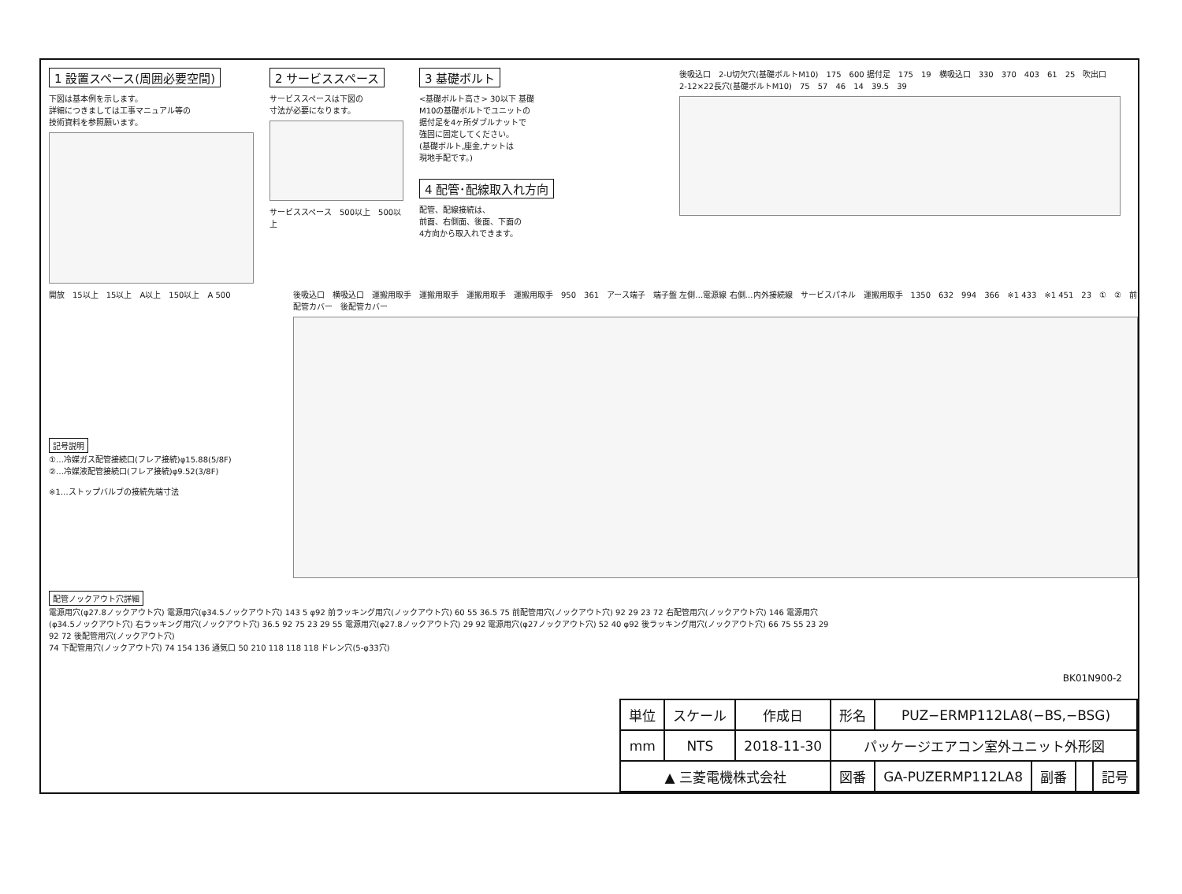1 設置スペース(周囲必要空間)
下図は基本例を示します。
詳細につきましては工事マニュアル等の
技術資料を参照願います。
開放 15以上 15以上 A以上 150以上 A 500
2 サービススペース
サービススペースは下図の
寸法が必要になります。
サービススペース 500以上 500以上
3 基礎ボルト
<基礎ボルト高さ> 30以下 基礎
M10の基礎ボルトでユニットの
据付足を4ヶ所ダブルナットで
強固に固定してください。
(基礎ボルト,座金,ナットは
現地手配です。)
4 配管･配線取入れ方向
配管、配線接続は、
前面、右側面、後面、下面の
4方向から取入れできます。
後吸込口 2-U切欠穴(基礎ボルトM10) 175 600 据付足 175 19 横吸込口 330 370 403 61 25 吹出口 2-12×22長穴(基礎ボルトM10) 75 57 46 14 39.5 39
記号説明
①…冷媒ガス配管接続口(フレア接続)φ15.88(5/8F)
②…冷媒液配管接続口(フレア接続)φ9.52(3/8F)
※1…ストップバルブの接続先端寸法
後吸込口 横吸込口 運搬用取手 運搬用取手 運搬用取手 運搬用取手 950 361 アース端子 端子盤 左側…電源線 右側…内外接続線 サービスパネル 運搬用取手 1350 632 994 366 ※1 433 ※1 451 23 ① ② 前配管カバー 後配管カバー
配管ノックアウト穴詳細
電源用穴(φ27.8ノックアウト穴) 電源用穴(φ34.5ノックアウト穴) 143 5 φ92 前ラッキング用穴(ノックアウト穴) 60 55 36.5 75 前配管用穴(ノックアウト穴) 92 29 23 72 右配管用穴(ノックアウト穴) 146 電源用穴(φ34.5ノックアウト穴) 右ラッキング用穴(ノックアウト穴) 36.5 92 75 23 29 55 電源用穴(φ27.8ノックアウト穴) 29 92 電源用穴(φ27ノックアウト穴) 52 40 φ92 後ラッキング用穴(ノックアウト穴) 66 75 55 23 29 92 72 後配管用穴(ノックアウト穴)
74 下配管用穴(ノックアウト穴) 74 154 136 通気口 50 210 118 118 118 ドレン穴(5-φ33穴)
BK01N900-2
| 単位 | スケール | 作成日 | 形名 | PUZ−ERMP112LA8(−BS,−BSG) | | | |
| mm | NTS | 2018-11-30 | パッケージエアコン室外ユニット外形図 | | | | |
| ▲ 三菱電機株式会社 | | | 図番 | GA-PUZERMP112LA8 | 副番 | | 記号 |